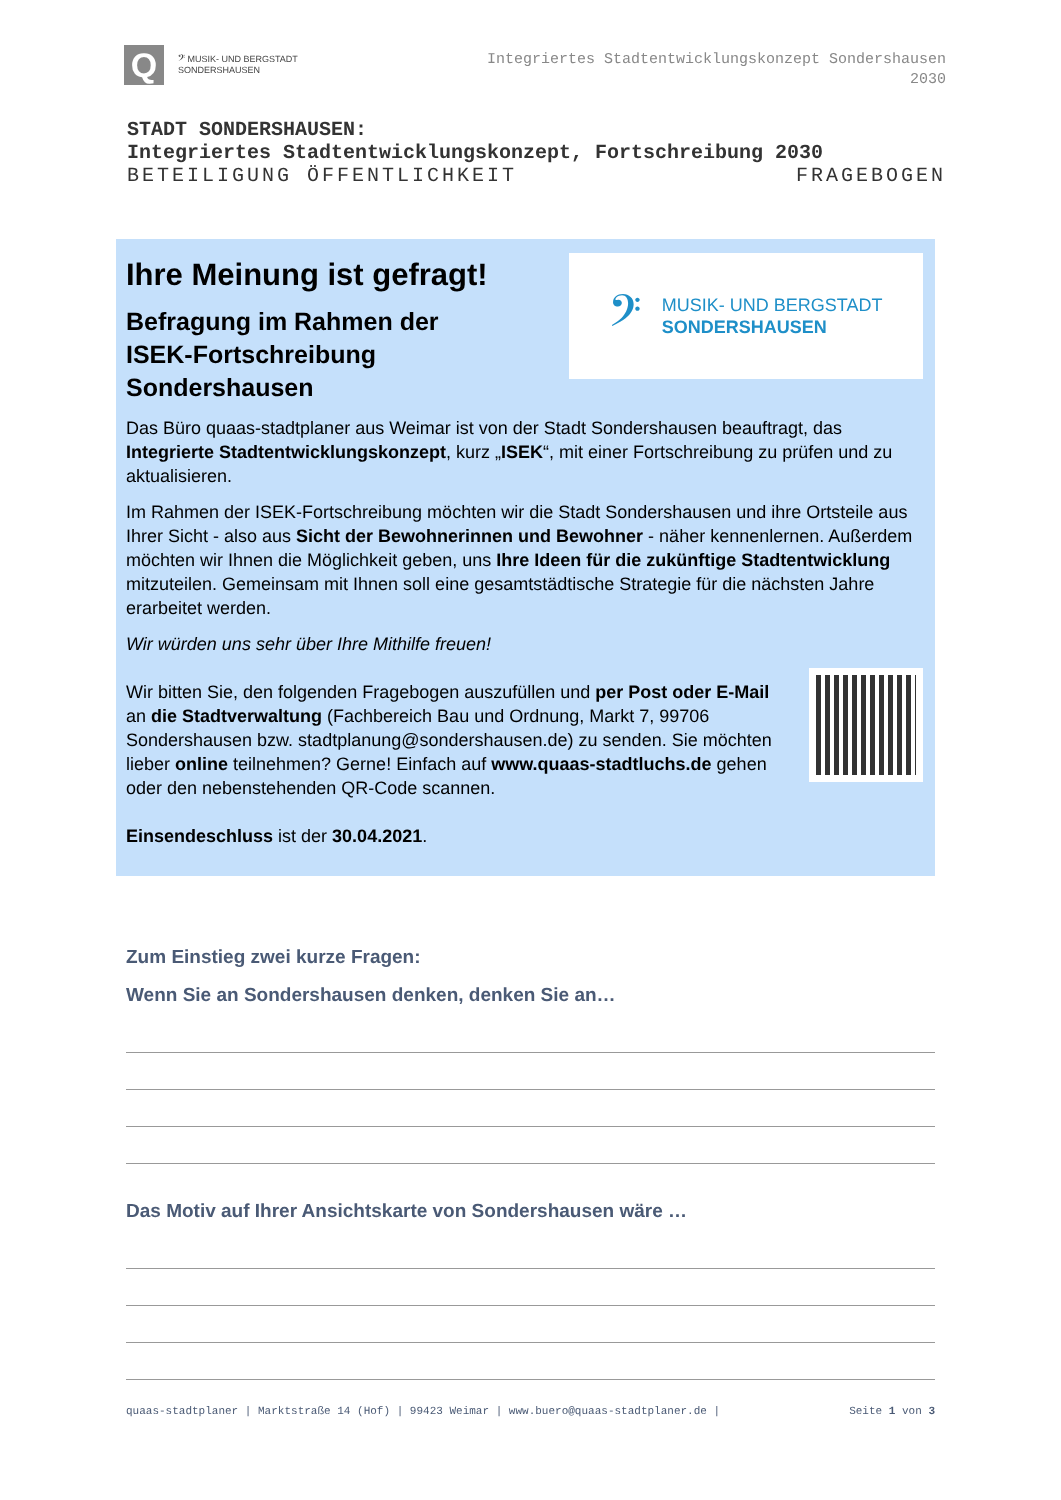Q
𝄢 MUSIK- UND BERGSTADT
SONDERSHAUSEN
Integriertes Stadtentwicklungskonzept Sondershausen
2030
STADT SONDERSHAUSEN:
Integriertes Stadtentwicklungskonzept, Fortschreibung 2030
BETEILIGUNG ÖFFENTLICHKEIT FRAGEBOGEN
Ihre Meinung ist gefragt!
Befragung im Rahmen der
ISEK-Fortschreibung Sondershausen
𝄢
MUSIK- UND BERGSTADT
SONDERSHAUSEN
Das Büro quaas-stadtplaner aus Weimar ist von der Stadt Sondershausen beauftragt, das Integrierte Stadtentwicklungskonzept, kurz „ISEK“, mit einer Fortschreibung zu prüfen und zu aktualisieren.
Im Rahmen der ISEK-Fortschreibung möchten wir die Stadt Sondershausen und ihre Ortsteile aus Ihrer Sicht - also aus Sicht der Bewohnerinnen und Bewohner - näher kennenlernen. Außerdem möchten wir Ihnen die Möglichkeit geben, uns Ihre Ideen für die zukünftige Stadtentwicklung mitzuteilen. Gemeinsam mit Ihnen soll eine gesamtstädtische Strategie für die nächsten Jahre erarbeitet werden.
Wir würden uns sehr über Ihre Mithilfe freuen!
Wir bitten Sie, den folgenden Fragebogen auszufüllen und per Post oder E-Mail an die Stadtverwaltung (Fachbereich Bau und Ordnung, Markt 7, 99706 Sondershausen bzw. stadtplanung@sondershausen.de) zu senden. Sie möchten lieber online teilnehmen? Gerne! Einfach auf www.quaas-stadtluchs.de gehen oder den nebenstehenden QR-Code scannen.
Einsendeschluss ist der 30.04.2021.
Zum Einstieg zwei kurze Fragen:
Wenn Sie an Sondershausen denken, denken Sie an…
Das Motiv auf Ihrer Ansichtskarte von Sondershausen wäre …
quaas-stadtplaner | Marktstraße 14 (Hof) | 99423 Weimar | www.buero@quaas-stadtplaner.de | Seite 1 von 3